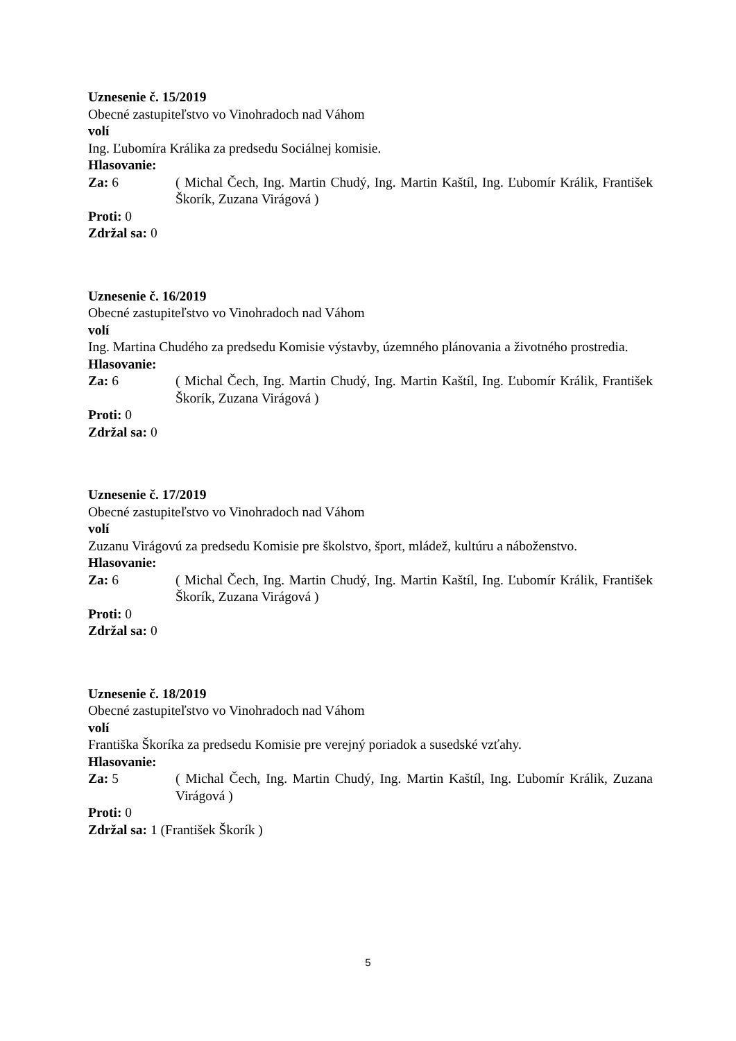Uznesenie č. 15/2019
Obecné zastupiteľstvo vo Vinohradoch nad Váhom
volí
Ing. Ľubomíra Králika za predsedu Sociálnej komisie.
Hlasovanie:
Za: 6 ( Michal Čech, Ing. Martin Chudý, Ing. Martin Kaštíl, Ing. Ľubomír Králik, František Škorík, Zuzana Virágová )
Proti: 0
Zdržal sa: 0
Uznesenie č. 16/2019
Obecné zastupiteľstvo vo Vinohradoch nad Váhom
volí
Ing. Martina Chudého za predsedu Komisie výstavby, územného plánovania a životného prostredia.
Hlasovanie:
Za: 6 ( Michal Čech, Ing. Martin Chudý, Ing. Martin Kaštíl, Ing. Ľubomír Králik, František Škorík, Zuzana Virágová )
Proti: 0
Zdržal sa: 0
Uznesenie č. 17/2019
Obecné zastupiteľstvo vo Vinohradoch nad Váhom
volí
Zuzanu Virágovú za predsedu Komisie pre školstvo, šport, mládež, kultúru a náboženstvo.
Hlasovanie:
Za: 6 ( Michal Čech, Ing. Martin Chudý, Ing. Martin Kaštíl, Ing. Ľubomír Králik, František Škorík, Zuzana Virágová )
Proti: 0
Zdržal sa: 0
Uznesenie č. 18/2019
Obecné zastupiteľstvo vo Vinohradoch nad Váhom
volí
Františka Škoríka za predsedu Komisie pre verejný poriadok a susedské vzťahy.
Hlasovanie:
Za: 5 ( Michal Čech, Ing. Martin Chudý, Ing. Martin Kaštíl, Ing. Ľubomír Králik, Zuzana Virágová )
Proti: 0
Zdržal sa: 1 (František Škorík )
5